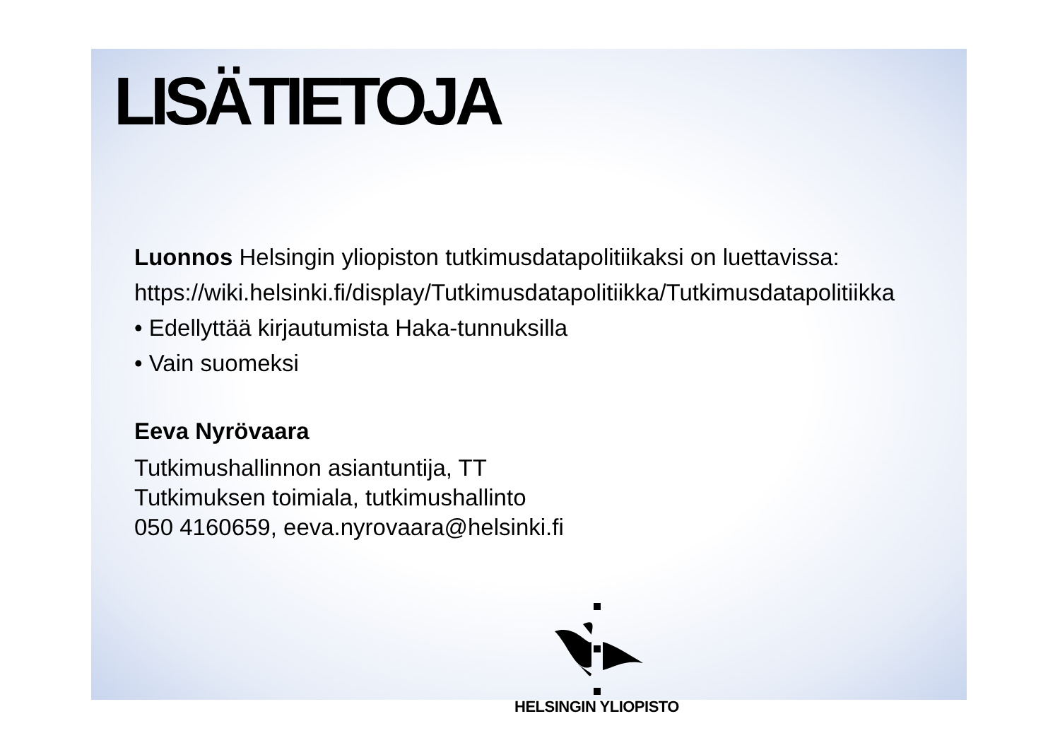LISÄTIETOJA
Luonnos Helsingin yliopiston tutkimusdatapolitiikaksi on luettavissa:
https://wiki.helsinki.fi/display/Tutkimusdatapolitiikka/Tutkimusdatapolitiikka
• Edellyttää kirjautumista Haka-tunnuksilla
• Vain suomeksi
Eeva Nyrövaara
Tutkimushallinnon asiantuntija, TT
Tutkimuksen toimiala, tutkimushallinto
050 4160659, eeva.nyrovaara@helsinki.fi
HELSINGIN YLIOPISTO